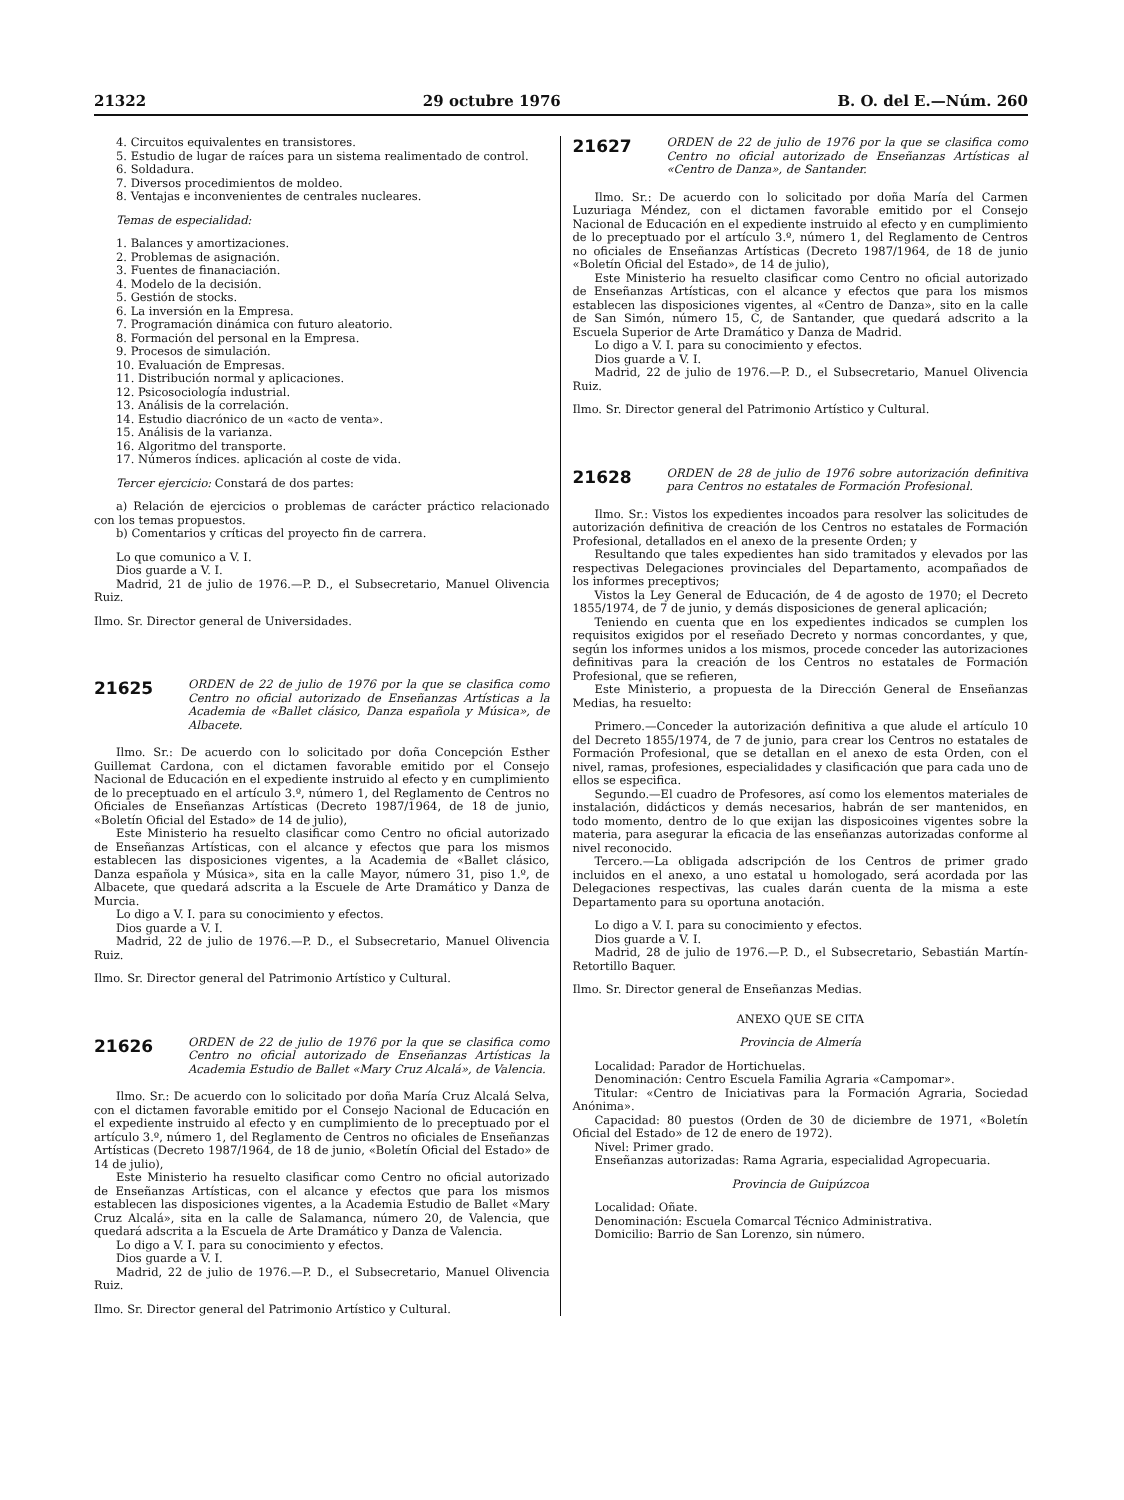21322 29 octubre 1976 B. O. del E.—Núm. 260
4. Circuitos equivalentes en transistores.
5. Estudio de lugar de raíces para un sistema realimentado de control.
6. Soldadura.
7. Diversos procedimientos de moldeo.
8. Ventajas e inconvenientes de centrales nucleares.
Temas de especialidad:
1. Balances y amortizaciones.
2. Problemas de asignación.
3. Fuentes de finanaciación.
4. Modelo de la decisión.
5. Gestión de stocks.
6. La inversión en la Empresa.
7. Programación dinámica con futuro aleatorio.
8. Formación del personal en la Empresa.
9. Procesos de simulación.
10. Evaluación de Empresas.
11. Distribución normal y aplicaciones.
12. Psicosociología industrial.
13. Análisis de la correlación.
14. Estudio diacrónico de un «acto de venta».
15. Análisis de la varianza.
16. Algoritmo del transporte.
17. Números índices. aplicación al coste de vida.
Tercer ejercicio: Constará de dos partes:
a) Relación de ejercicios o problemas de carácter práctico relacionado con los temas propuestos.
b) Comentarios y críticas del proyecto fin de carrera.
Lo que comunico a V. I.
Dios guarde a V. I.
Madrid, 21 de julio de 1976.—P. D., el Subsecretario, Manuel Olivencia Ruiz.
Ilmo. Sr. Director general de Universidades.
21625
ORDEN de 22 de julio de 1976 por la que se clasifica como Centro no oficial autorizado de Enseñanzas Artísticas a la Academia de «Ballet clásico, Danza española y Música», de Albacete.
Ilmo. Sr.: De acuerdo con lo solicitado por doña Concepción Esther Guillemat Cardona, con el dictamen favorable emitido por el Consejo Nacional de Educación en el expediente instruido al efecto y en cumplimiento de lo preceptuado en el artículo 3.º, número 1, del Reglamento de Centros no Oficiales de Enseñanzas Artísticas (Decreto 1987/1964, de 18 de junio, «Boletín Oficial del Estado» de 14 de julio),
Este Ministerio ha resuelto clasificar como Centro no oficial autorizado de Enseñanzas Artísticas, con el alcance y efectos que para los mismos establecen las disposiciones vigentes, a la Academia de «Ballet clásico, Danza española y Música», sita en la calle Mayor, número 31, piso 1.º, de Albacete, que quedará adscrita a la Escuele de Arte Dramático y Danza de Murcia.
Lo digo a V. I. para su conocimiento y efectos.
Dios guarde a V. I.
Madrid, 22 de julio de 1976.—P. D., el Subsecretario, Manuel Olivencia Ruiz.
Ilmo. Sr. Director general del Patrimonio Artístico y Cultural.
21626
ORDEN de 22 de julio de 1976 por la que se clasifica como Centro no oficial autorizado de Enseñanzas Artísticas la Academia Estudio de Ballet «Mary Cruz Alcalá», de Valencia.
Ilmo. Sr.: De acuerdo con lo solicitado por doña María Cruz Alcalá Selva, con el dictamen favorable emitido por el Consejo Nacional de Educación en el expediente instruido al efecto y en cumplimiento de lo preceptuado por el artículo 3.º, número 1, del Reglamento de Centros no oficiales de Enseñanzas Artísticas (Decreto 1987/1964, de 18 de junio, «Boletín Oficial del Estado» de 14 de julio),
Este Ministerio ha resuelto clasificar como Centro no oficial autorizado de Enseñanzas Artísticas, con el alcance y efectos que para los mismos establecen las disposiciones vigentes, a la Academia Estudio de Ballet «Mary Cruz Alcalá», sita en la calle de Salamanca, número 20, de Valencia, que quedará adscrita a la Escuela de Arte Dramático y Danza de Valencia.
Lo digo a V. I. para su conocimiento y efectos.
Dios guarde a V. I.
Madrid, 22 de julio de 1976.—P. D., el Subsecretario, Manuel Olivencia Ruiz.
Ilmo. Sr. Director general del Patrimonio Artístico y Cultural.
21627
ORDEN de 22 de julio de 1976 por la que se clasifica como Centro no oficial autorizado de Enseñanzas Artísticas al «Centro de Danza», de Santander.
Ilmo. Sr.: De acuerdo con lo solicitado por doña María del Carmen Luzuriaga Méndez, con el dictamen favorable emitido por el Consejo Nacional de Educación en el expediente instruido al efecto y en cumplimiento de lo preceptuado por el artículo 3.º, número 1, del Reglamento de Centros no oficiales de Enseñanzas Artísticas (Decreto 1987/1964, de 18 de junio «Boletín Oficial del Estado», de 14 de julio),
Este Ministerio ha resuelto clasificar como Centro no oficial autorizado de Enseñanzas Artísticas, con el alcance y efectos que para los mismos establecen las disposiciones vigentes, al «Centro de Danza», sito en la calle de San Simón, número 15, C, de Santander, que quedará adscrito a la Escuela Superior de Arte Dramático y Danza de Madrid.
Lo digo a V. I. para su conocimiento y efectos.
Dios guarde a V. I.
Madrid, 22 de julio de 1976.—P. D., el Subsecretario, Manuel Olivencia Ruiz.
Ilmo. Sr. Director general del Patrimonio Artístico y Cultural.
21628
ORDEN de 28 de julio de 1976 sobre autorización definitiva para Centros no estatales de Formación Profesional.
Ilmo. Sr.: Vistos los expedientes incoados para resolver las solicitudes de autorización definitiva de creación de los Centros no estatales de Formación Profesional, detallados en el anexo de la presente Orden; y
Resultando que tales expedientes han sido tramitados y elevados por las respectivas Delegaciones provinciales del Departamento, acompañados de los informes preceptivos;
Vistos la Ley General de Educación, de 4 de agosto de 1970; el Decreto 1855/1974, de 7 de junio, y demás disposiciones de general aplicación;
Teniendo en cuenta que en los expedientes indicados se cumplen los requisitos exigidos por el reseñado Decreto y normas concordantes, y que, según los informes unidos a los mismos, procede conceder las autorizaciones definitivas para la creación de los Centros no estatales de Formación Profesional, que se refieren,
Este Ministerio, a propuesta de la Dirección General de Enseñanzas Medias, ha resuelto:
Primero.—Conceder la autorización definitiva a que alude el artículo 10 del Decreto 1855/1974, de 7 de junio, para crear los Centros no estatales de Formación Profesional, que se detallan en el anexo de esta Orden, con el nivel, ramas, profesiones, especialidades y clasificación que para cada uno de ellos se especifica.
Segundo.—El cuadro de Profesores, así como los elementos materiales de instalación, didácticos y demás necesarios, habrán de ser mantenidos, en todo momento, dentro de lo que exijan las disposicoines vigentes sobre la materia, para asegurar la eficacia de las enseñanzas autorizadas conforme al nivel reconocido.
Tercero.—La obligada adscripción de los Centros de primer grado incluidos en el anexo, a uno estatal u homologado, será acordada por las Delegaciones respectivas, las cuales darán cuenta de la misma a este Departamento para su oportuna anotación.
Lo digo a V. I. para su conocimiento y efectos.
Dios guarde a V. I.
Madrid, 28 de julio de 1976.—P. D., el Subsecretario, Sebastián Martín-Retortillo Baquer.
Ilmo. Sr. Director general de Enseñanzas Medias.
ANEXO QUE SE CITA
Provincia de Almería
Localidad: Parador de Hortichuelas.
Denominación: Centro Escuela Familia Agraria «Campomar».
Titular: «Centro de Iniciativas para la Formación Agraria, Sociedad Anónima».
Capacidad: 80 puestos (Orden de 30 de diciembre de 1971, «Boletín Oficial del Estado» de 12 de enero de 1972).
Nivel: Primer grado.
Enseñanzas autorizadas: Rama Agraria, especialidad Agropecuaria.
Provincia de Guipúzcoa
Localidad: Oñate.
Denominación: Escuela Comarcal Técnico Administrativa.
Domicilio: Barrio de San Lorenzo, sin número.